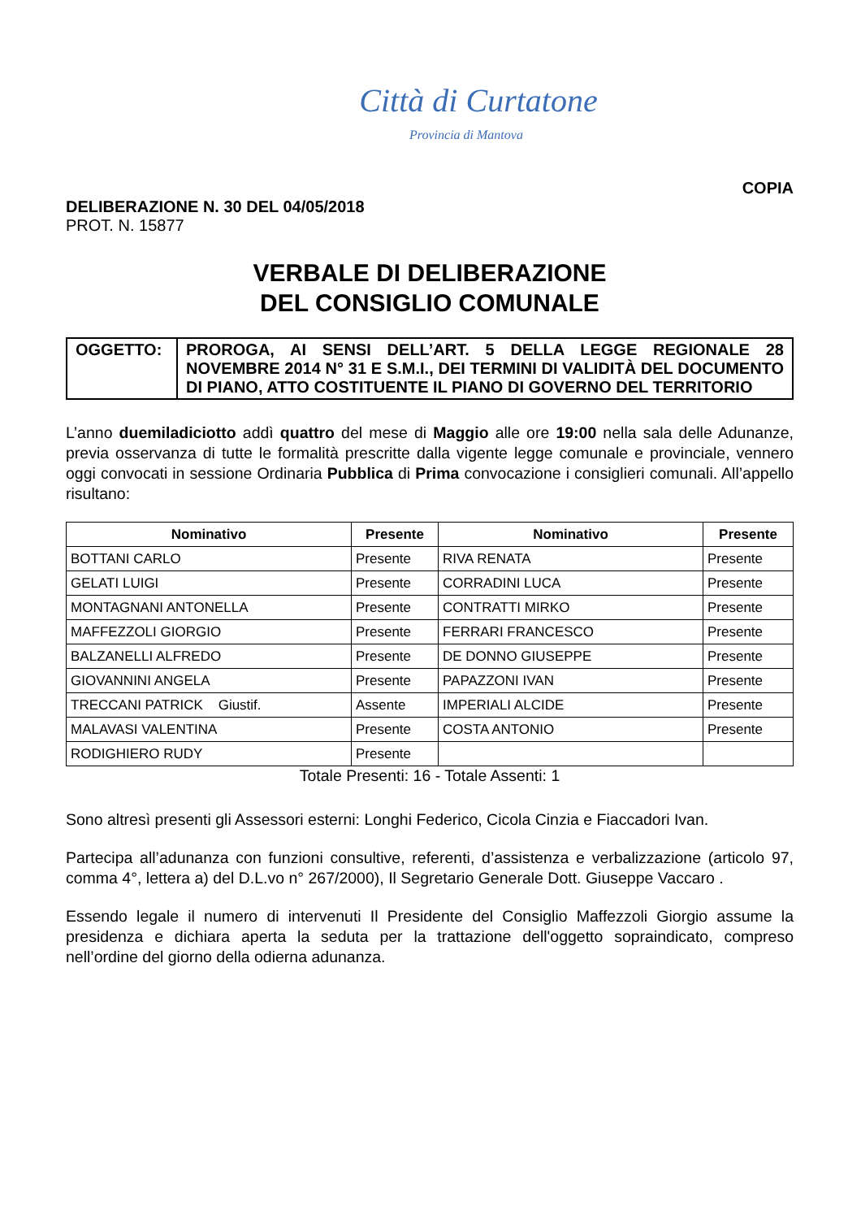Città di Curtatone
Provincia di Mantova
COPIA
DELIBERAZIONE N. 30 DEL 04/05/2018
PROT. N. 15877
VERBALE DI DELIBERAZIONE
DEL CONSIGLIO COMUNALE
| OGGETTO: | PROROGA, AI SENSI DELL’ART. 5 DELLA LEGGE REGIONALE 28 NOVEMBRE 2014 N° 31 E S.M.I., DEI TERMINI DI VALIDITÀ DEL DOCUMENTO DI PIANO, ATTO COSTITUENTE IL PIANO DI GOVERNO DEL TERRITORIO |
L’anno duemiladiciotto addì quattro del mese di Maggio alle ore 19:00 nella sala delle Adunanze, previa osservanza di tutte le formalità prescritte dalla vigente legge comunale e provinciale, vennero oggi convocati in sessione Ordinaria Pubblica di Prima convocazione i consiglieri comunali. All’appello risultano:
| Nominativo | Presente | Nominativo | Presente |
| --- | --- | --- | --- |
| BOTTANI CARLO | Presente | RIVA RENATA | Presente |
| GELATI LUIGI | Presente | CORRADINI LUCA | Presente |
| MONTAGNANI ANTONELLA | Presente | CONTRATTI MIRKO | Presente |
| MAFFEZZOLI GIORGIO | Presente | FERRARI FRANCESCO | Presente |
| BALZANELLI ALFREDO | Presente | DE DONNO GIUSEPPE | Presente |
| GIOVANNINI ANGELA | Presente | PAPAZZONI IVAN | Presente |
| TRECCANI PATRICK Giustif. | Assente | IMPERIALI ALCIDE | Presente |
| MALAVASI VALENTINA | Presente | COSTA ANTONIO | Presente |
| RODIGHIERO RUDY | Presente | | |
Totale Presenti: 16 - Totale Assenti: 1
Sono altresì presenti gli Assessori esterni: Longhi Federico, Cicola Cinzia e Fiaccadori Ivan.
Partecipa all’adunanza con funzioni consultive, referenti, d’assistenza e verbalizzazione (articolo 97, comma 4°, lettera a) del D.L.vo n° 267/2000), Il Segretario Generale Dott. Giuseppe Vaccaro .
Essendo legale il numero di intervenuti Il Presidente del Consiglio Maffezzoli Giorgio assume la presidenza e dichiara aperta la seduta per la trattazione dell'oggetto sopraindicato, compreso nell’ordine del giorno della odierna adunanza.